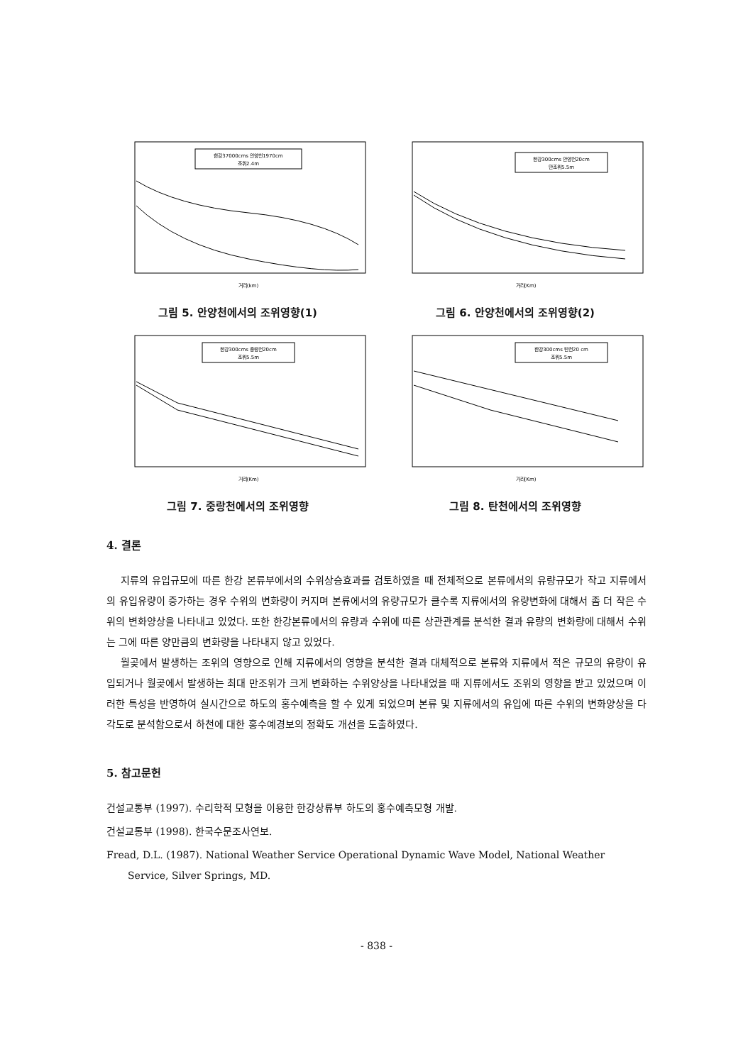한강37000cms 안양천1970cm
조위2.4m
거리(km)
그림 5. 안양천에서의 조위영향(1)
한강300cms 안양천20cm
만조위5.5m
거리(Km)
그림 6. 안양천에서의 조위영향(2)
한강300cms 중랑천20cm
조위5.5m
거리(Km)
그림 7. 중랑천에서의 조위영향
한강300cms 탄천20 cm
조위5.5m
거리(Km)
그림 8. 탄천에서의 조위영향
4. 결론
지류의 유입규모에 따른 한강 본류부에서의 수위상승효과를 검토하였을 때 전체적으로 본류에서의 유량규모가 작고 지류에서의 유입유량이 증가하는 경우 수위의 변화량이 커지며 본류에서의 유량규모가 클수록 지류에서의 유량변화에 대해서 좀 더 작은 수위의 변화양상을 나타내고 있었다. 또한 한강본류에서의 유량과 수위에 따른 상관관계를 분석한 결과 유량의 변화량에 대해서 수위는 그에 따른 양만큼의 변화량을 나타내지 않고 있었다.
월곶에서 발생하는 조위의 영향으로 인해 지류에서의 영향을 분석한 결과 대체적으로 본류와 지류에서 적은 규모의 유량이 유입되거나 월곶에서 발생하는 최대 만조위가 크게 변화하는 수위양상을 나타내었을 때 지류에서도 조위의 영향을 받고 있었으며 이러한 특성을 반영하여 실시간으로 하도의 홍수예측을 할 수 있게 되었으며 본류 및 지류에서의 유입에 따른 수위의 변화양상을 다각도로 분석함으로서 하천에 대한 홍수예경보의 정확도 개선을 도출하였다.
5. 참고문헌
건설교통부 (1997). 수리학적 모형을 이용한 한강상류부 하도의 홍수예측모형 개발.
건설교통부 (1998). 한국수문조사연보.
Fread, D.L. (1987). National Weather Service Operational Dynamic Wave Model, National Weather Service, Silver Springs, MD.
- 838 -